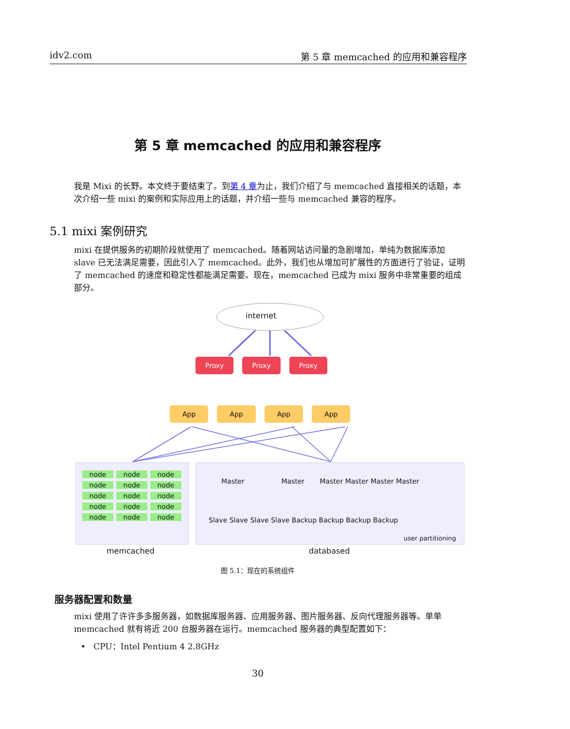idv2.com 第 5 章 memcached 的应用和兼容程序
第 5 章 memcached 的应用和兼容程序
我是 Mixi 的长野。本文终于要结束了。到第 4 章为止，我们介绍了与 memcached 直接相关的话题，本次介绍一些 mixi 的案例和实际应用上的话题，并介绍一些与 memcached 兼容的程序。
5.1 mixi 案例研究
mixi 在提供服务的初期阶段就使用了 memcached。随着网站访问量的急剧增加，单纯为数据库添加 slave 已无法满足需要，因此引入了 memcached。此外，我们也从增加可扩展性的方面进行了验证，证明了 memcached 的速度和稳定性都能满足需要。现在，memcached 已成为 mixi 服务中非常重要的组成部分。
internet
Proxy Proxy Proxy
App App App App
node node node node node node node node node node node node node node node
Master Master Master Master Master Master
Slave Slave Slave Slave Backup Backup Backup Backup
user partitioning
memcached databased
图 5.1：现在的系统组件
服务器配置和数量
mixi 使用了许许多多服务器，如数据库服务器、应用服务器、图片服务器、反向代理服务器等。单单 memcached 就有将近 200 台服务器在运行。memcached 服务器的典型配置如下：
• CPU：Intel Pentium 4 2.8GHz
30